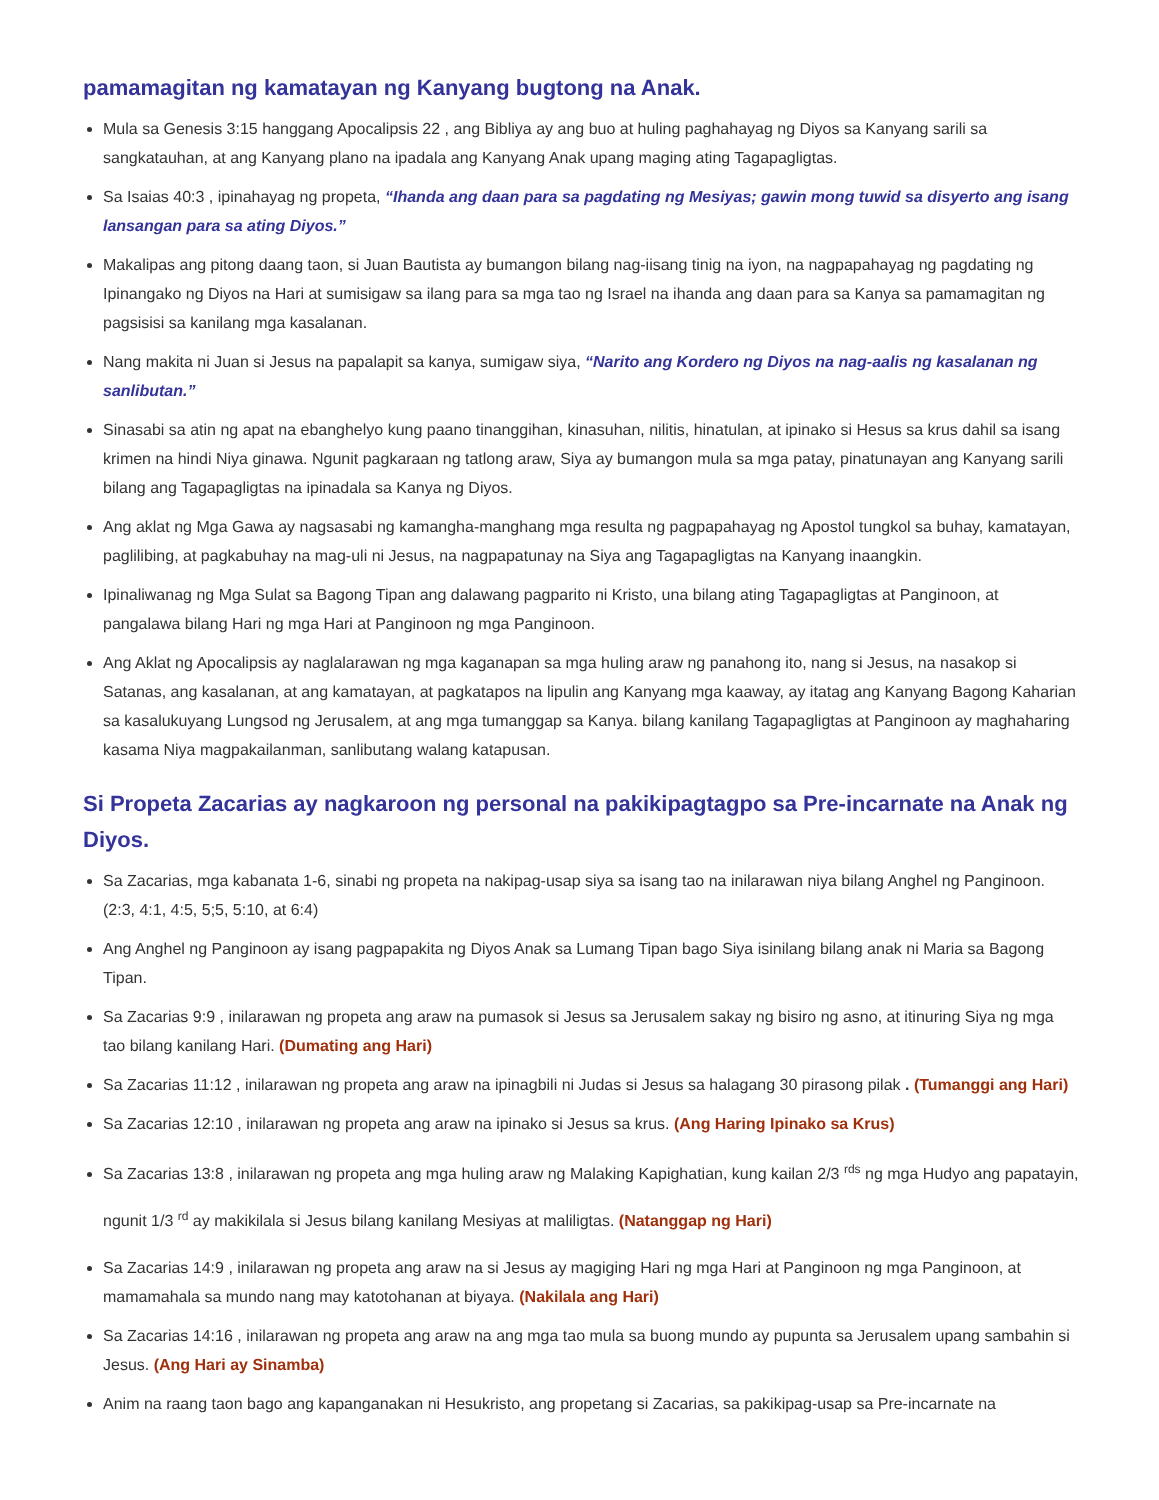pamamagitan ng kamatayan ng Kanyang bugtong na Anak.
Mula sa Genesis 3:15 hanggang Apocalipsis 22 , ang Bibliya ay ang buo at huling paghahayag ng Diyos sa Kanyang sarili sa sangkatauhan, at ang Kanyang plano na ipadala ang Kanyang Anak upang maging ating Tagapagligtas.
Sa Isaias 40:3 , ipinahayag ng propeta, “Ihanda ang daan para sa pagdating ng Mesiyas; gawin mong tuwid sa disyerto ang isang lansangan para sa ating Diyos.”
Makalipas ang pitong daang taon, si Juan Bautista ay bumangon bilang nag-iisang tinig na iyon, na nagpapahayag ng pagdating ng Ipinangako ng Diyos na Hari at sumisigaw sa ilang para sa mga tao ng Israel na ihanda ang daan para sa Kanya sa pamamagitan ng pagsisisi sa kanilang mga kasalanan.
Nang makita ni Juan si Jesus na papalapit sa kanya, sumigaw siya, “Narito ang Kordero ng Diyos na nag-aalis ng kasalanan ng sanlibutan.”
Sinasabi sa atin ng apat na ebanghelyo kung paano tinanggihan, kinasuhan, nilitis, hinatulan, at ipinako si Hesus sa krus dahil sa isang krimen na hindi Niya ginawa. Ngunit pagkaraan ng tatlong araw, Siya ay bumangon mula sa mga patay, pinatunayan ang Kanyang sarili bilang ang Tagapagligtas na ipinadala sa Kanya ng Diyos.
Ang aklat ng Mga Gawa ay nagsasabi ng kamangha-manghang mga resulta ng pagpapahayag ng Apostol tungkol sa buhay, kamatayan, paglilibing, at pagkabuhay na mag-uli ni Jesus, na nagpapatunay na Siya ang Tagapagligtas na Kanyang inaangkin.
Ipinaliwanag ng Mga Sulat sa Bagong Tipan ang dalawang pagparito ni Kristo, una bilang ating Tagapagligtas at Panginoon, at pangalawa bilang Hari ng mga Hari at Panginoon ng mga Panginoon.
Ang Aklat ng Apocalipsis ay naglalarawan ng mga kaganapan sa mga huling araw ng panahong ito, nang si Jesus, na nasakop si Satanas, ang kasalanan, at ang kamatayan, at pagkatapos na lipulin ang Kanyang mga kaaway, ay itatag ang Kanyang Bagong Kaharian sa kasalukuyang Lungsod ng Jerusalem, at ang mga tumanggap sa Kanya. bilang kanilang Tagapagligtas at Panginoon ay maghaharing kasama Niya magpakailanman, sanlibutang walang katapusan.
Si Propeta Zacarias ay nagkaroon ng personal na pakikipagtagpo sa Pre-incarnate na Anak ng Diyos.
Sa Zacarias, mga kabanata 1-6, sinabi ng propeta na nakipag-usap siya sa isang tao na inilarawan niya bilang Anghel ng Panginoon. (2:3, 4:1, 4:5, 5;5, 5:10, at 6:4)
Ang Anghel ng Panginoon ay isang pagpapakita ng Diyos Anak sa Lumang Tipan bago Siya isinilang bilang anak ni Maria sa Bagong Tipan.
Sa Zacarias 9:9 , inilarawan ng propeta ang araw na pumasok si Jesus sa Jerusalem sakay ng bisiro ng asno, at itinuring Siya ng mga tao bilang kanilang Hari. (Dumating ang Hari)
Sa Zacarias 11:12 , inilarawan ng propeta ang araw na ipinagbili ni Judas si Jesus sa halagang 30 pirasong pilak . (Tumanggi ang Hari)
Sa Zacarias 12:10 , inilarawan ng propeta ang araw na ipinako si Jesus sa krus. (Ang Haring Ipinako sa Krus)
Sa Zacarias 13:8 , inilarawan ng propeta ang mga huling araw ng Malaking Kapighatian, kung kailan 2/3 <sup>rds</sup> ng mga Hudyo ang papatayin, ngunit 1/3 <sup>rd</sup> ay makikilala si Jesus bilang kanilang Mesiyas at maliligtas. (Natanggap ng Hari)
Sa Zacarias 14:9 , inilarawan ng propeta ang araw na si Jesus ay magiging Hari ng mga Hari at Panginoon ng mga Panginoon, at mamamahala sa mundo nang may katotohanan at biyaya. (Nakilala ang Hari)
Sa Zacarias 14:16 , inilarawan ng propeta ang araw na ang mga tao mula sa buong mundo ay pupunta sa Jerusalem upang sambahin si Jesus. (Ang Hari ay Sinamba)
Anim na raang taon bago ang kapanganakan ni Hesukristo, ang propetang si Zacarias, sa pakikipag-usap sa Pre-incarnate na